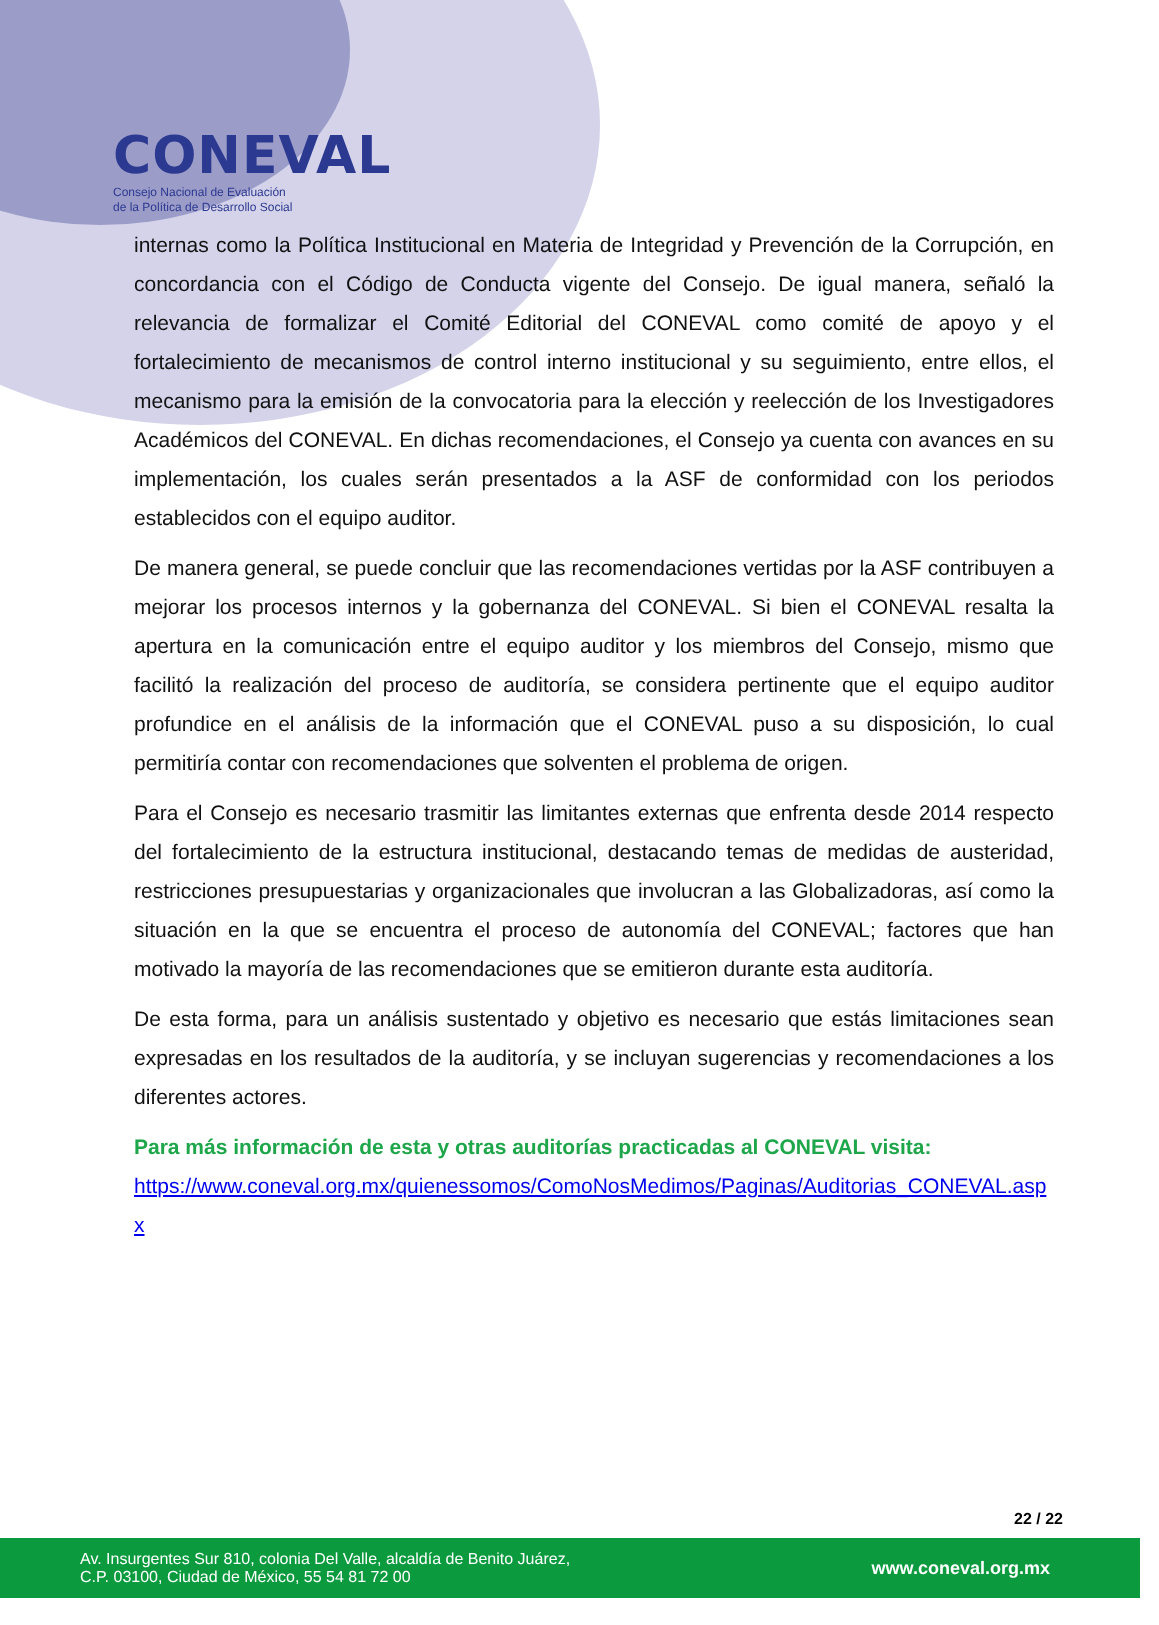CONEVAL
Consejo Nacional de Evaluación
de la Política de Desarrollo Social
internas como la Política Institucional en Materia de Integridad y Prevención de la Corrupción, en concordancia con el Código de Conducta vigente del Consejo. De igual manera, señaló la relevancia de formalizar el Comité Editorial del CONEVAL como comité de apoyo y el fortalecimiento de mecanismos de control interno institucional y su seguimiento, entre ellos, el mecanismo para la emisión de la convocatoria para la elección y reelección de los Investigadores Académicos del CONEVAL. En dichas recomendaciones, el Consejo ya cuenta con avances en su implementación, los cuales serán presentados a la ASF de conformidad con los periodos establecidos con el equipo auditor.
De manera general, se puede concluir que las recomendaciones vertidas por la ASF contribuyen a mejorar los procesos internos y la gobernanza del CONEVAL. Si bien el CONEVAL resalta la apertura en la comunicación entre el equipo auditor y los miembros del Consejo, mismo que facilitó la realización del proceso de auditoría, se considera pertinente que el equipo auditor profundice en el análisis de la información que el CONEVAL puso a su disposición, lo cual permitiría contar con recomendaciones que solventen el problema de origen.
Para el Consejo es necesario trasmitir las limitantes externas que enfrenta desde 2014 respecto del fortalecimiento de la estructura institucional, destacando temas de medidas de austeridad, restricciones presupuestarias y organizacionales que involucran a las Globalizadoras, así como la situación en la que se encuentra el proceso de autonomía del CONEVAL; factores que han motivado la mayoría de las recomendaciones que se emitieron durante esta auditoría.
De esta forma, para un análisis sustentado y objetivo es necesario que estás limitaciones sean expresadas en los resultados de la auditoría, y se incluyan sugerencias y recomendaciones a los diferentes actores.
Para más información de esta y otras auditorías practicadas al CONEVAL visita:
https://www.coneval.org.mx/quienessomos/ComoNosMedimos/Paginas/Auditorias_CONEVAL.aspx
22 / 22
Av. Insurgentes Sur 810, colonia Del Valle, alcaldía de Benito Juárez,
C.P. 03100, Ciudad de México, 55 54 81 72 00
www.coneval.org.mx